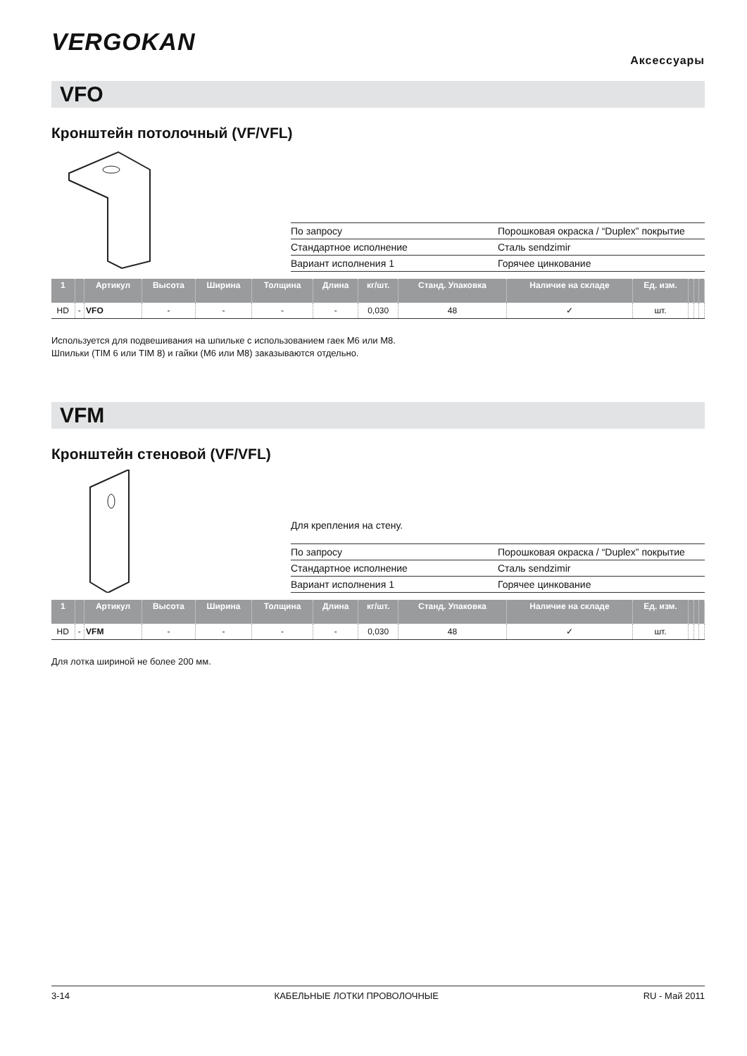VERGOKAN
Аксессуары
VFO
Кронштейн потолочный (VF/VFL)
| По запросу | Порошковая окраска / “Duplex” покрытие |
| Стандартное исполнение | Сталь sendzimir |
| Вариант исполнения 1 | Горячее цинкование |
| 1 | | Артикул | Высота | Ширина | Толщина | Длина | кг/шт. | Станд. Упаковка | Наличие на складе | Ед. изм. | | | |
| --- | --- | --- | --- | --- | --- | --- | --- | --- | --- | --- | --- | --- | --- |
| HD | - | VFO | - | - | - | - | 0,030 | 48 | ✓ | шт. | | | |
Используется для подвешивания на шпильке с использованием гаек M6 или M8.
Шпильки (TIM 6 или TIM 8) и гайки (M6 или M8) заказываются отдельно.
VFM
Кронштейн стеновой (VF/VFL)
Для крепления на стену.
| По запросу | Порошковая окраска / “Duplex” покрытие |
| Стандартное исполнение | Сталь sendzimir |
| Вариант исполнения 1 | Горячее цинкование |
| 1 | | Артикул | Высота | Ширина | Толщина | Длина | кг/шт. | Станд. Упаковка | Наличие на складе | Ед. изм. | | | |
| --- | --- | --- | --- | --- | --- | --- | --- | --- | --- | --- | --- | --- | --- |
| HD | - | VFM | - | - | - | - | 0,030 | 48 | ✓ | шт. | | | |
Для лотка шириной не более 200 мм.
3-14 КАБЕЛЬНЫЕ ЛОТКИ ПРОВОЛОЧНЫЕ RU - Май 2011